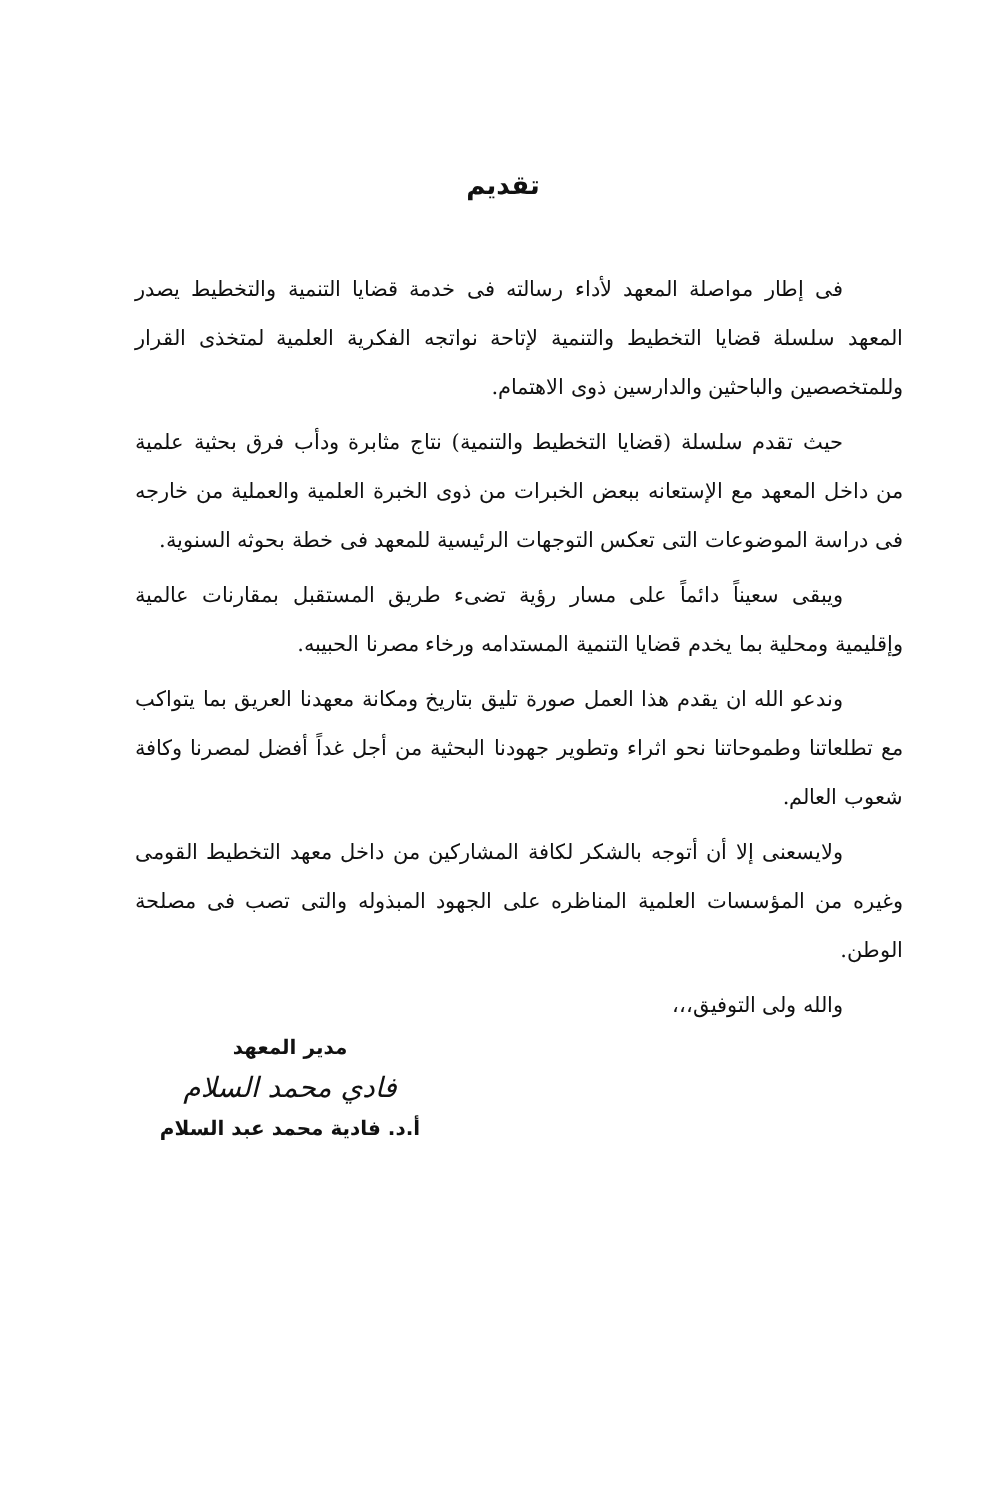تقديم
فى إطار مواصلة المعهد لأداء رسالته فى خدمة قضايا التنمية والتخطيط يصدر المعهد سلسلة قضايا التخطيط والتنمية لإتاحة نواتجه الفكرية العلمية لمتخذى القرار وللمتخصصين والباحثين والدارسين ذوى الاهتمام.
حيث تقدم سلسلة (قضايا التخطيط والتنمية) نتاج مثابرة ودأب فرق بحثية علمية من داخل المعهد مع الإستعانه ببعض الخبرات من ذوى الخبرة العلمية والعملية من خارجه فى دراسة الموضوعات التى تعكس التوجهات الرئيسية للمعهد فى خطة بحوثه السنوية.
ويبقى سعيناً دائماً على مسار رؤية تضىء طريق المستقبل بمقارنات عالمية وإقليمية ومحلية بما يخدم قضايا التنمية المستدامه ورخاء مصرنا الحبيبه.
وندعو الله ان يقدم هذا العمل صورة تليق بتاريخ ومكانة معهدنا العريق بما يتواكب مع تطلعاتنا وطموحاتنا نحو اثراء وتطوير جهودنا البحثية من أجل غداً أفضل لمصرنا وكافة شعوب العالم.
ولايسعنى إلا أن أتوجه بالشكر لكافة المشاركين من داخل معهد التخطيط القومى وغيره من المؤسسات العلمية المناظره على الجهود المبذوله والتى تصب فى مصلحة الوطن.
والله ولى التوفيق،،،
مدير المعهد
فادي محمد السلام
أ.د. فادية محمد عبد السلام